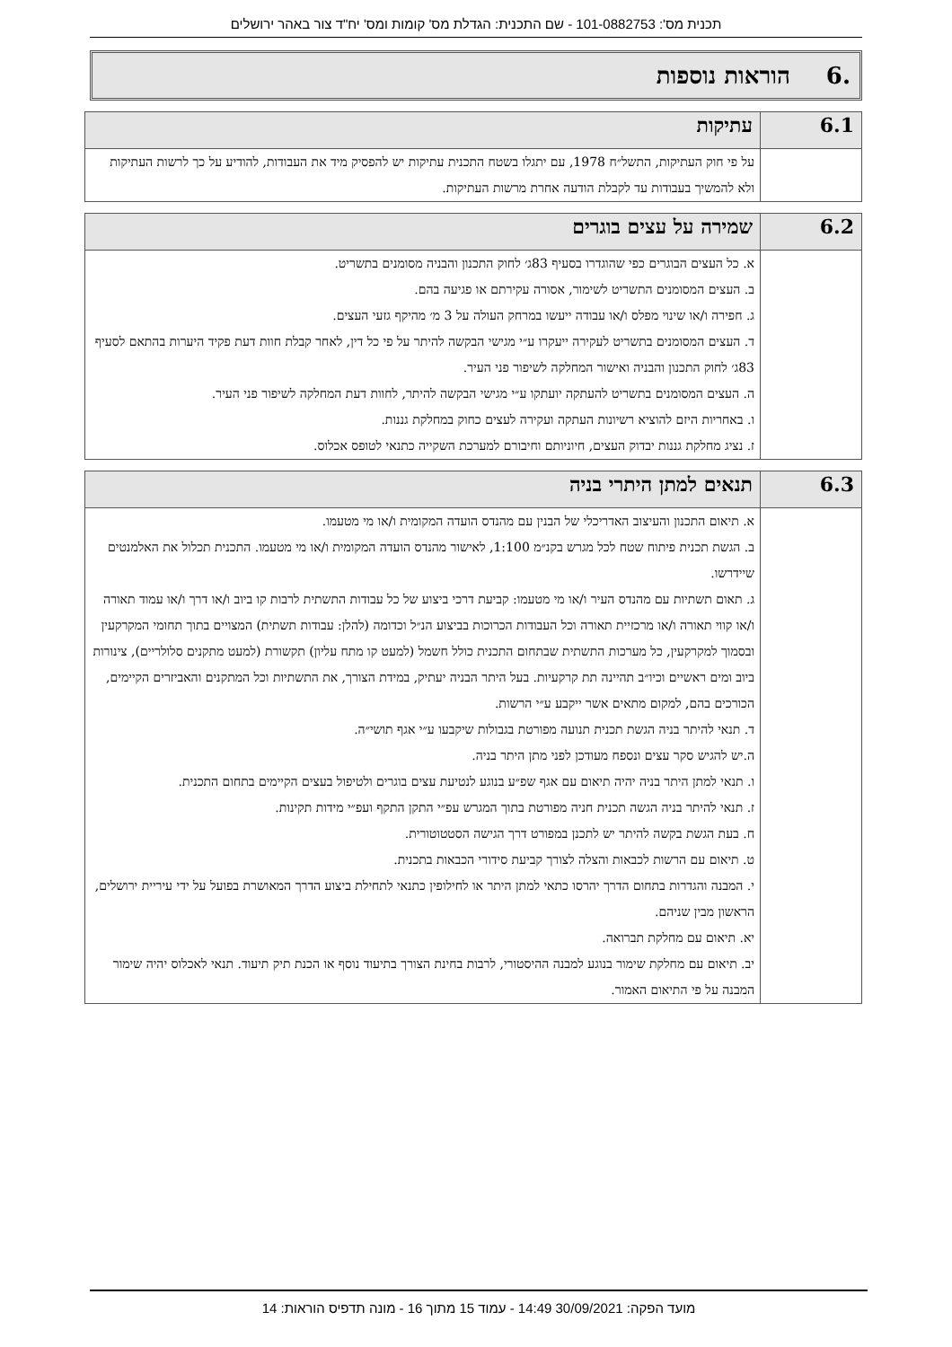תכנית מס': 101-0882753 - שם התכנית: הגדלת מס' קומות ומס' יח"ד צור באהר ירושלים
.6 הוראות נוספות
| 6.1 | עתיקות |
| --- | --- |
| | על פי חוק העתיקות, התשל״ח 1978, עם יתגלו בשטח התכנית עתיקות יש להפסיק מיד את העבודות, להודיע על כך לרשות העתיקות ולא להמשיך בעבודות עד לקבלת הודעה אחרת מרשות העתיקות. |
| 6.2 | שמירה על עצים בוגרים |
| --- | --- |
| | א. כל העצים הבוגרים כפי שהוגדרו בסעיף 83ג׳ לחוק התכנון והבניה מסומנים בתשריט. ב. העצים המסומנים התשריט לשימור, אסורה עקירתם או פגיעה בהם. ג. חפירה ו/או שינוי מפלס ו/או עבודה ייעשו במרחק העולה על 3 מ׳ מהיקף גזעי העצים. ד. העצים המסומנים בתשריט לעקירה ייעקרו ע״י מגישי הבקשה להיתר על פי כל דין, לאחר קבלת חוות דעת פקיד היערות בהתאם לסעיף 83ג׳ לחוק התכנון והבניה ואישור המחלקה לשיפור פני העיר. ה. העצים המסומנים בתשריט להעתקה יועתקו ע״י מגישי הבקשה להיתר, לחוות דעת המחלקה לשיפור פני העיר. ו. באחריות היזם להוציא רשיונות העתקה ועקירה לעצים כחוק במחלקת גננות. ז. נציג מחלקת גננות יבדוק העצים, חיוניותם וחיבורם למערכת השקייה כתנאי לטופס אכלוס. |
| 6.3 | תנאים למתן היתרי בניה |
| --- | --- |
| | א. תיאום התכנון והעיצוב האדריכלי של הבנין עם מהנדס הועדה המקומית ו/או מי מטעמו. ב. הגשת תכנית פיתוח שטח לכל מגרש בקנ״מ 1:100, לאישור מהנדס הועדה המקומית ו/או מי מטעמו. התכנית תכלול את האלמנטים שיידרשו. ג. תאום תשתיות עם מהנדס העיר ו/או מי מטעמו: קביעת דרכי ביצוע של כל עבודות התשתית לרבות קו ביוב ו/או דרך ו/או עמוד תאורה ו/או קווי תאורה ו/או מרכזיית תאורה וכל העבודות הכרוכות בביצוע הנ״ל וכדומה (להלן: עבודות תשתית) המצויים בתוך תחומי המקרקעין ובסמוך למקרקעין, כל מערכות התשתית שבתחום התכנית כולל חשמל (למעט קו מתח עליון) תקשורת (למעט מתקנים סלולריים), צינורות ביוב ומים ראשיים וכיו״ב תהיינה תת קרקעיות. בעל היתר הבניה יעתיק, במידת הצורך, את התשתיות וכל המתקנים והאביזרים הקיימים, הכורכים בהם, למקום מתאים אשר ייקבע ע״י הרשות. ד. תנאי להיתר בניה הגשת תכנית תנועה מפורטת בגבולות שיקבעו ע״י אגף תושי״ה. ה.יש להגיש סקר עצים ונספח מעודכן לפני מתן היתר בניה. ו. תנאי למתן היתר בניה יהיה תיאום עם אגף שפ״ע בנוגע לנטיעת עצים בוגרים ולטיפול בעצים הקיימים בתחום התכנית. ז. תנאי להיתר בניה הגשה תכנית חניה מפורטת בתוך המגרש עפ״י התקן התקף ועפ״י מידות תקינות. ח. בעת הגשת בקשה להיתר יש לתכנן במפורט דרך הגישה הסטטוטורית. ט. תיאום עם הרשות לכבאות והצלה לצורך קביעת סידורי הכבאות בתכנית. י. המבנה והגדרות בתחום הדרך יהרסו כתאי למתן היתר או לחילופין כתנאי לתחילת ביצוע הדרך המאושרת בפועל על ידי עיריית ירושלים, הראשון מבין שניהם. יא. תיאום עם מחלקת תברואה. יב. תיאום עם מחלקת שימור בנוגע למבנה ההיסטורי, לרבות בחינת הצורך בתיעוד נוסף או הכנת תיק תיעוד. תנאי לאכלוס יהיה שימור המבנה על פי התיאום האמור. |
מועד הפקה: 30/09/2021 14:49 - עמוד 15 מתוך 16 - מונה תדפיס הוראות: 14